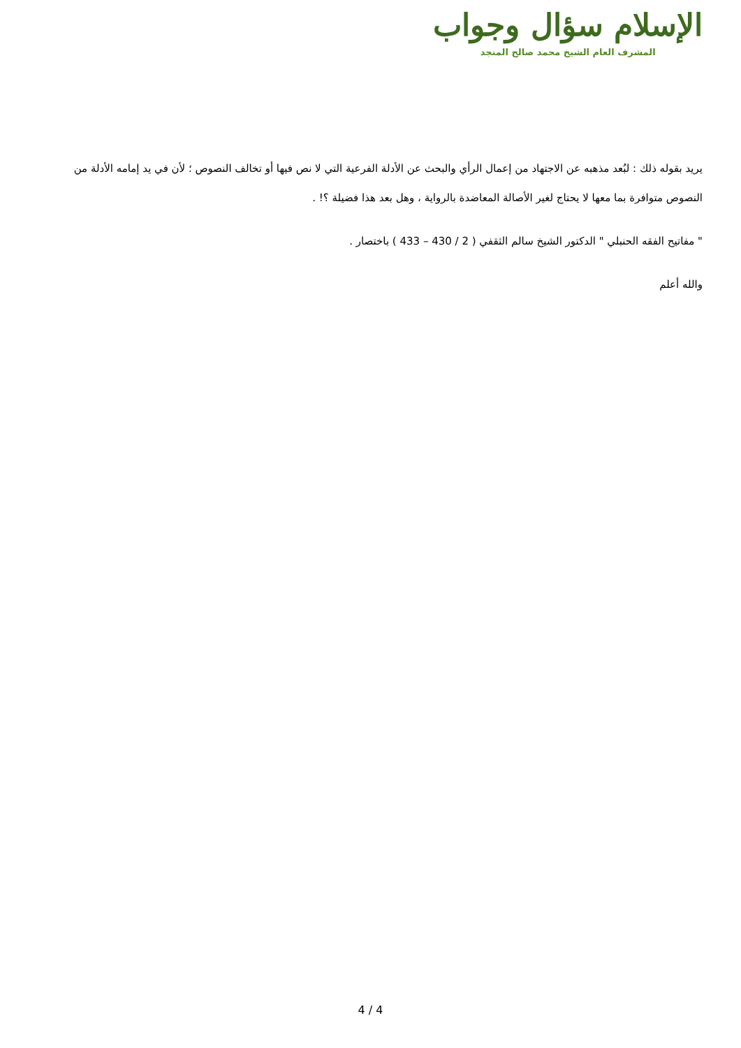الإسلام سؤال وجواب
المشرف العام الشيخ محمد صالح المنجد
يريد بقوله ذلك : لبُعد مذهبه عن الاجتهاد من إعمال الرأي والبحث عن الأدلة الفرعية التي لا نص فيها أو تخالف النصوص ؛ لأن في يد إمامه الأدلة من النصوص متوافرة بما معها لا يحتاج لغير الأصالة المعاضدة بالرواية ، وهل بعد هذا فضيلة ؟! .
" مفاتيح الفقه الحنبلي " الدكتور الشيخ سالم الثقفي ( 2 / 430 – 433 ) باختصار .
والله أعلم
4 / 4